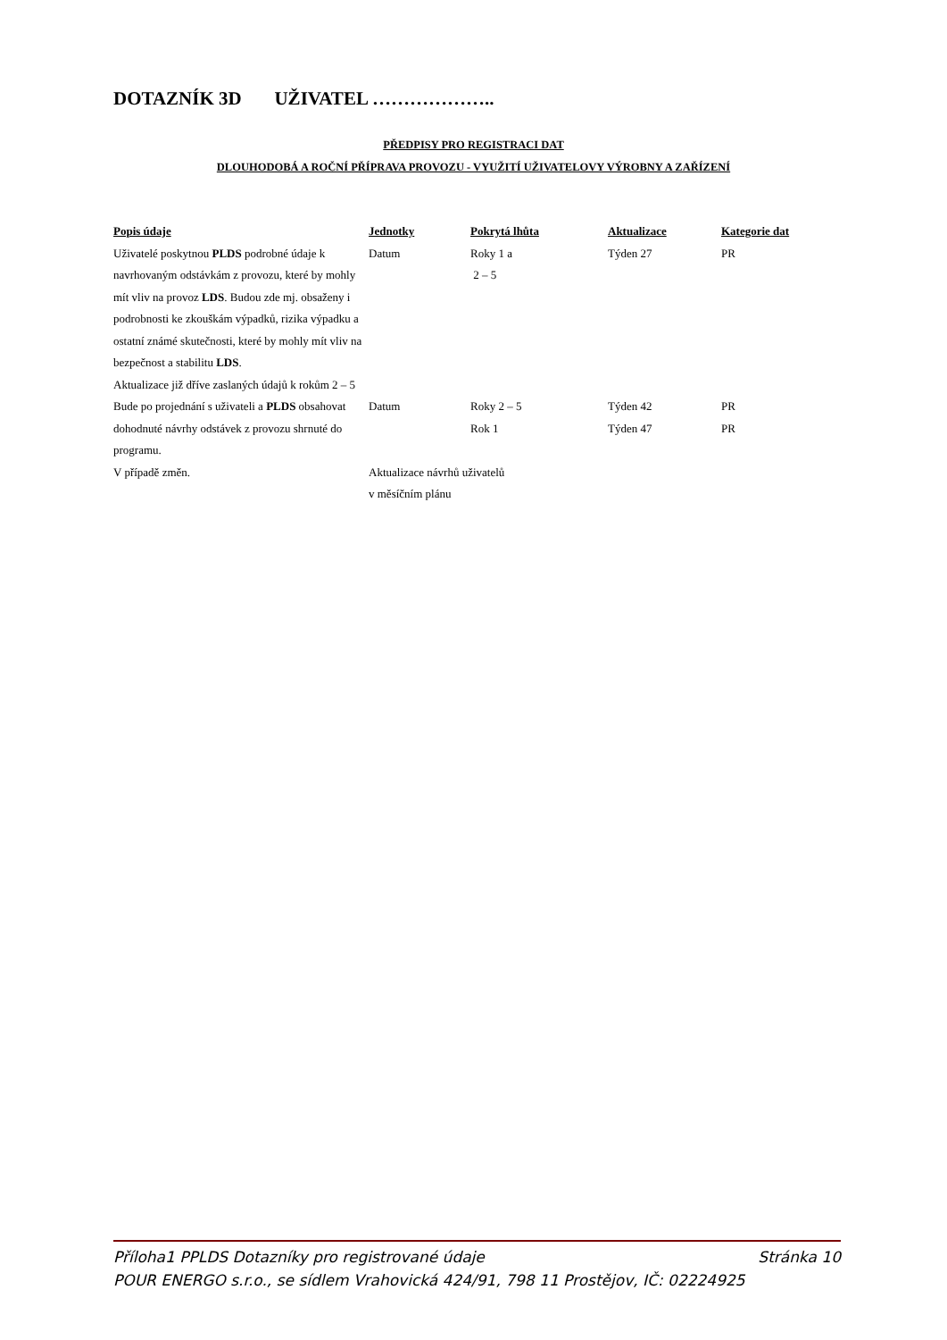DOTAZNÍK 3D UŽIVATEL ………………..
PŘEDPISY PRO REGISTRACI DAT
DLOUHODOBÁ A ROČNÍ PŘÍPRAVA PROVOZU - VYUŽITÍ UŽIVATELOVY VÝROBNY A ZAŘÍZENÍ
| Popis údaje | Jednotky | Pokrytá lhůta | Aktualizace | Kategorie dat |
| --- | --- | --- | --- | --- |
| Uživatelé poskytnou PLDS podrobné údaje k navrhovaným odstávkám z provozu, které by mohly mít vliv na provoz LDS . Budou zde mj. obsaženy i podrobnosti ke zkouškám výpadků, rizika výpadku a ostatní známé skutečnosti, které by mohly mít vliv na bezpečnost a stabilitu LDS . Aktualizace již dříve zaslaných údajů k rokům 2 – 5 | Datum | Roky 1 a 2 – 5 | Týden 27 | PR |
| Bude po projednání s uživateli a PLDS obsahovat dohodnuté návrhy odstávek z provozu shrnuté do programu. | Datum | Roky 2 – 5 Rok 1 | Týden 42 Týden 47 | PR PR |
| V případě změn. | Aktualizace návrhů uživatelů v měsíčním plánu | | | |
Příloha1 PPLDS Dotazníky pro registrované údaje Stránka 10
POUR ENERGO s.r.o., se sídlem Vrahovická 424/91, 798 11 Prostějov, IČ: 02224925